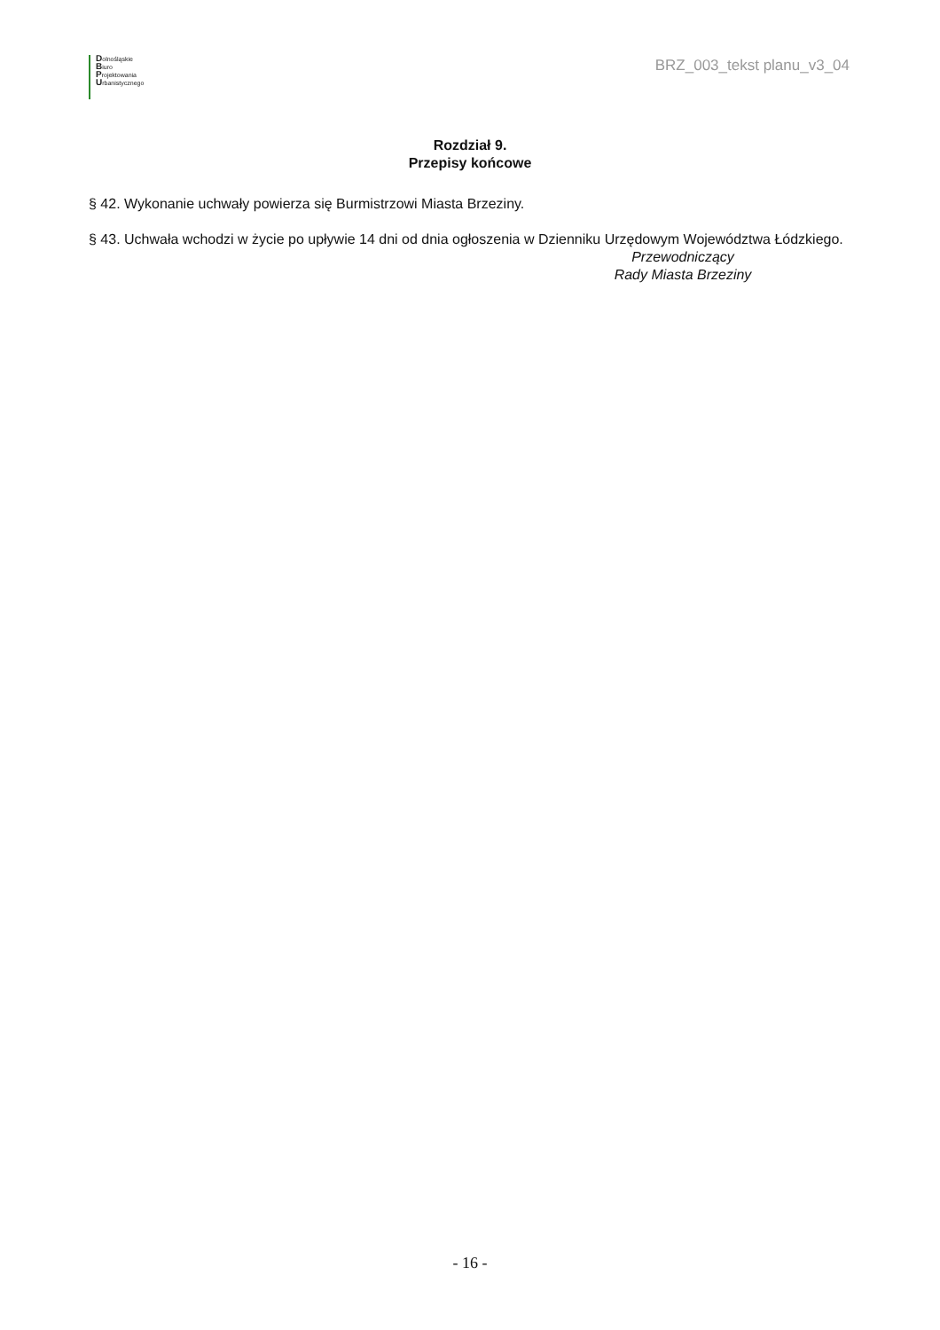Dolnośląskie
Biuro
Projektowania
Urbanistycznego
BRZ_003_tekst planu_v3_04
Rozdział 9.
Przepisy końcowe
§ 42. Wykonanie uchwały powierza się Burmistrzowi Miasta Brzeziny.
§ 43. Uchwała wchodzi w życie po upływie 14 dni od dnia ogłoszenia w Dzienniku Urzędowym Województwa Łódzkiego.
Przewodniczący
Rady Miasta Brzeziny
- 16 -